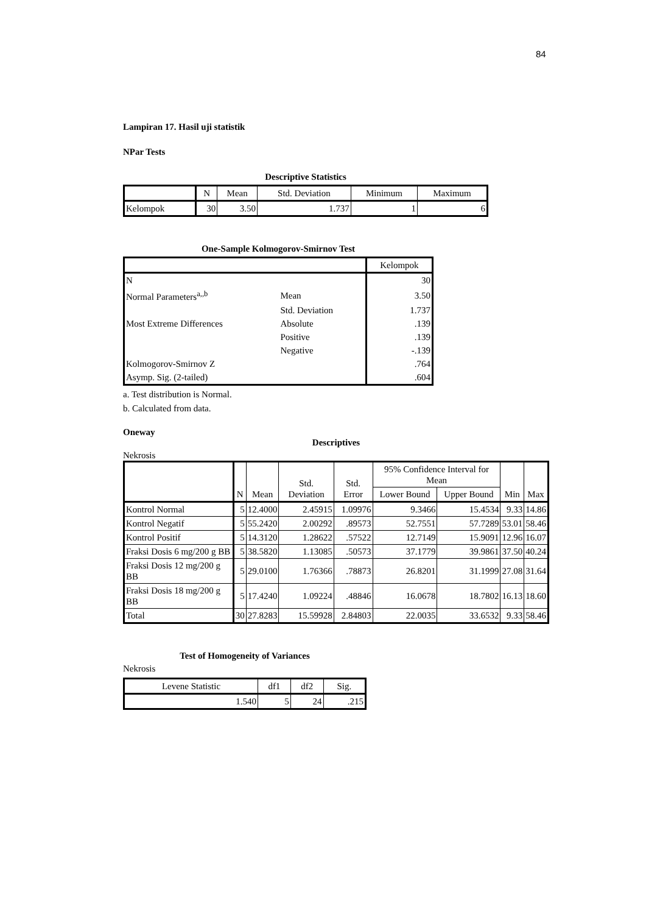84
Lampiran 17. Hasil uji statistik
NPar Tests
Descriptive Statistics
| | N | Mean | Std. Deviation | Minimum | Maximum |
| --- | --- | --- | --- | --- | --- |
| Kelompok | 30 | 3.50 | 1.737 | 1 | 6 |
One-Sample Kolmogorov-Smirnov Test
| | | Kelompok |
| N | | 30 |
| Normal Parameters<sup>a,,b</sup> | Mean | 3.50 |
| | Std. Deviation | 1.737 |
| Most Extreme Differences | Absolute | .139 |
| | Positive | .139 |
| | Negative | -.139 |
| Kolmogorov-Smirnov Z | | .764 |
| Asymp. Sig. (2-tailed) | | .604 |
a. Test distribution is Normal.
b. Calculated from data.
Oneway
Descriptives
Nekrosis
| | N | Mean | Std. Deviation | Std. Error | 95% Confidence Interval for Mean | | Min | Max |
| --- | --- | --- | --- | --- | --- | --- | --- | --- |
| | | | | | Lower Bound | Upper Bound | | |
| Kontrol Normal | 5 | 12.4000 | 2.45915 | 1.09976 | 9.3466 | 15.4534 | 9.33 | 14.86 |
| Kontrol Negatif | 5 | 55.2420 | 2.00292 | .89573 | 52.7551 | 57.7289 | 53.01 | 58.46 |
| Kontrol Positif | 5 | 14.3120 | 1.28622 | .57522 | 12.7149 | 15.9091 | 12.96 | 16.07 |
| Fraksi Dosis 6 mg/200 g BB | 5 | 38.5820 | 1.13085 | .50573 | 37.1779 | 39.9861 | 37.50 | 40.24 |
| Fraksi Dosis 12 mg/200 g BB | 5 | 29.0100 | 1.76366 | .78873 | 26.8201 | 31.1999 | 27.08 | 31.64 |
| Fraksi Dosis 18 mg/200 g BB | 5 | 17.4240 | 1.09224 | .48846 | 16.0678 | 18.7802 | 16.13 | 18.60 |
| Total | 30 | 27.8283 | 15.59928 | 2.84803 | 22.0035 | 33.6532 | 9.33 | 58.46 |
Test of Homogeneity of Variances
Nekrosis
| Levene Statistic | df1 | df2 | Sig. |
| --- | --- | --- | --- |
| 1.540 | 5 | 24 | .215 |